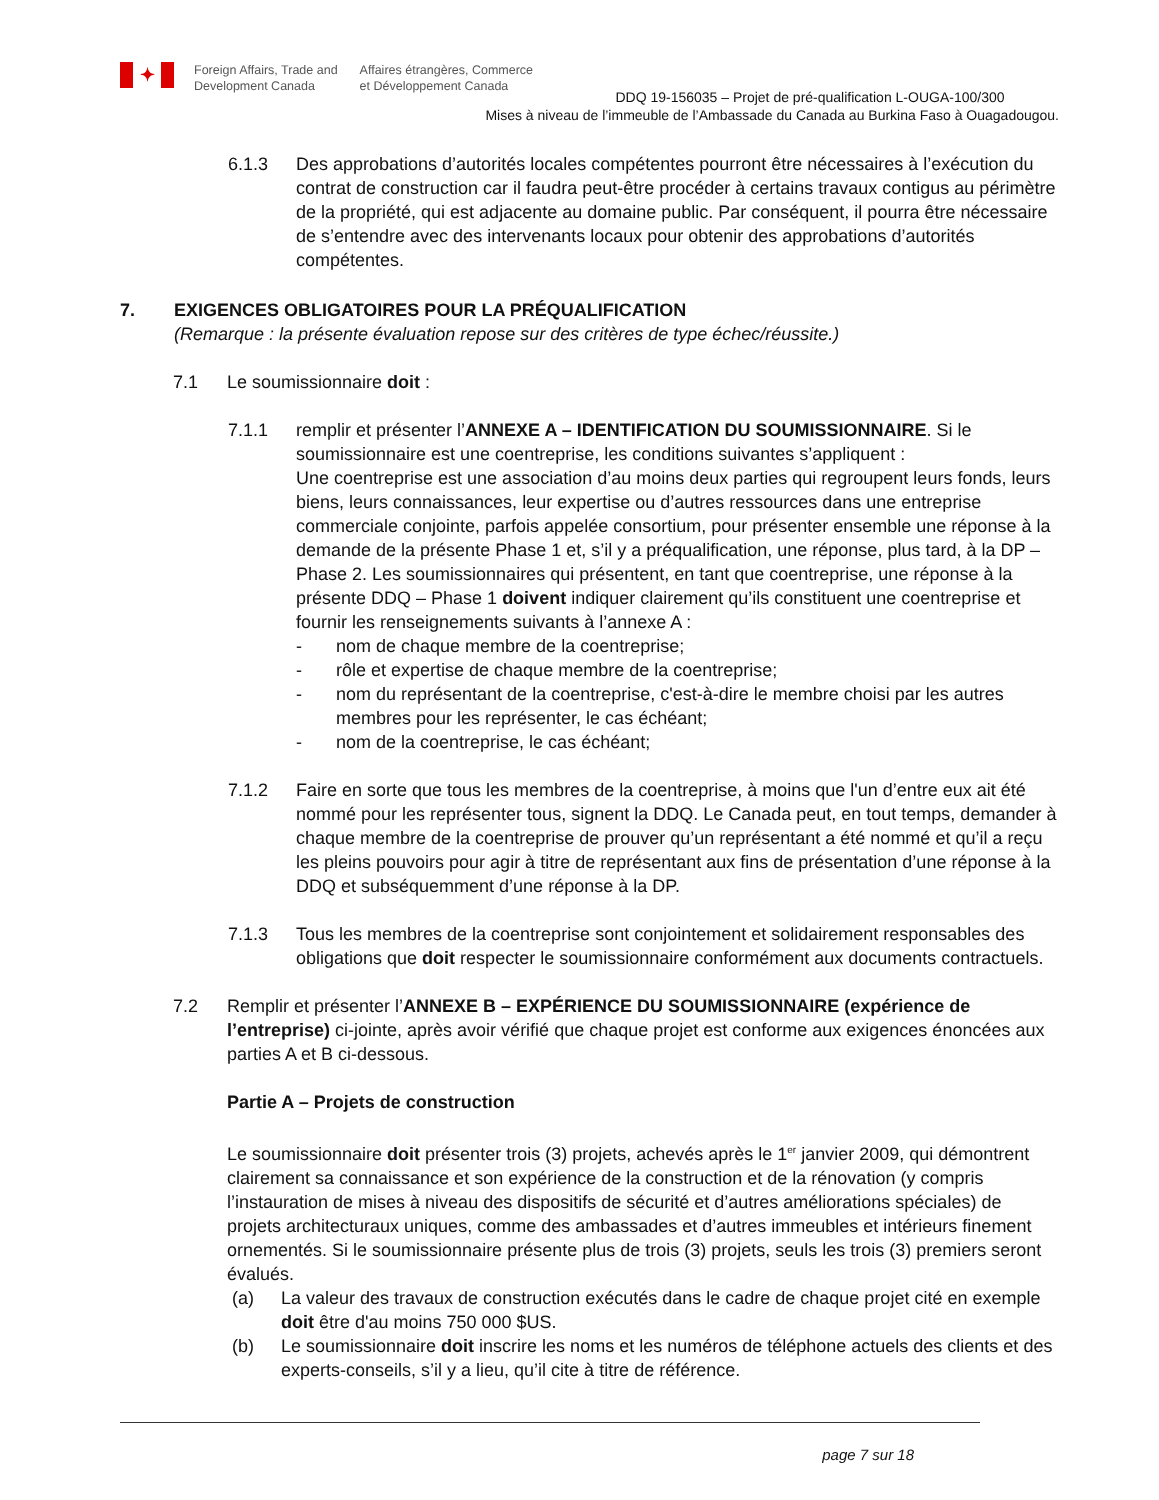✦
Foreign Affairs, Trade and
Development Canada
Affaires étrangères, Commerce
et Développement Canada
DDQ 19-156035 – Projet de pré-qualification L-OUGA-100/300
Mises à niveau de l’immeuble de l’Ambassade du Canada au Burkina Faso à Ouagadougou.
6.1.3 Des approbations d’autorités locales compétentes pourront être nécessaires à l’exécution du contrat de construction car il faudra peut-être procéder à certains travaux contigus au périmètre de la propriété, qui est adjacente au domaine public. Par conséquent, il pourra être nécessaire de s’entendre avec des intervenants locaux pour obtenir des approbations d’autorités compétentes.
7. EXIGENCES OBLIGATOIRES POUR LA PRÉQUALIFICATION
(Remarque : la présente évaluation repose sur des critères de type échec/réussite.)
7.1 Le soumissionnaire doit :
7.1.1 remplir et présenter l’ANNEXE A – IDENTIFICATION DU SOUMISSIONNAIRE. Si le soumissionnaire est une coentreprise, les conditions suivantes s’appliquent :
Une coentreprise est une association d’au moins deux parties qui regroupent leurs fonds, leurs biens, leurs connaissances, leur expertise ou d’autres ressources dans une entreprise commerciale conjointe, parfois appelée consortium, pour présenter ensemble une réponse à la demande de la présente Phase 1 et, s’il y a préqualification, une réponse, plus tard, à la DP – Phase 2. Les soumissionnaires qui présentent, en tant que coentreprise, une réponse à la présente DDQ – Phase 1 doivent indiquer clairement qu’ils constituent une coentreprise et fournir les renseignements suivants à l’annexe A :
- nom de chaque membre de la coentreprise;
- rôle et expertise de chaque membre de la coentreprise;
- nom du représentant de la coentreprise, c'est-à-dire le membre choisi par les autres membres pour les représenter, le cas échéant;
- nom de la coentreprise, le cas échéant;
7.1.2 Faire en sorte que tous les membres de la coentreprise, à moins que l'un d’entre eux ait été nommé pour les représenter tous, signent la DDQ. Le Canada peut, en tout temps, demander à chaque membre de la coentreprise de prouver qu’un représentant a été nommé et qu’il a reçu les pleins pouvoirs pour agir à titre de représentant aux fins de présentation d’une réponse à la DDQ et subséquemment d’une réponse à la DP.
7.1.3 Tous les membres de la coentreprise sont conjointement et solidairement responsables des obligations que doit respecter le soumissionnaire conformément aux documents contractuels.
7.2 Remplir et présenter l’ANNEXE B – EXPÉRIENCE DU SOUMISSIONNAIRE (expérience de l’entreprise) ci-jointe, après avoir vérifié que chaque projet est conforme aux exigences énoncées aux parties A et B ci-dessous.
Partie A – Projets de construction
Le soumissionnaire doit présenter trois (3) projets, achevés après le 1<sup>er</sup> janvier 2009, qui démontrent clairement sa connaissance et son expérience de la construction et de la rénovation (y compris l’instauration de mises à niveau des dispositifs de sécurité et d’autres améliorations spéciales) de projets architecturaux uniques, comme des ambassades et d’autres immeubles et intérieurs finement ornementés. Si le soumissionnaire présente plus de trois (3) projets, seuls les trois (3) premiers seront évalués.
(a) La valeur des travaux de construction exécutés dans le cadre de chaque projet cité en exemple doit être d'au moins 750 000 $US.
(b) Le soumissionnaire doit inscrire les noms et les numéros de téléphone actuels des clients et des experts-conseils, s’il y a lieu, qu’il cite à titre de référence.
page 7 sur 18